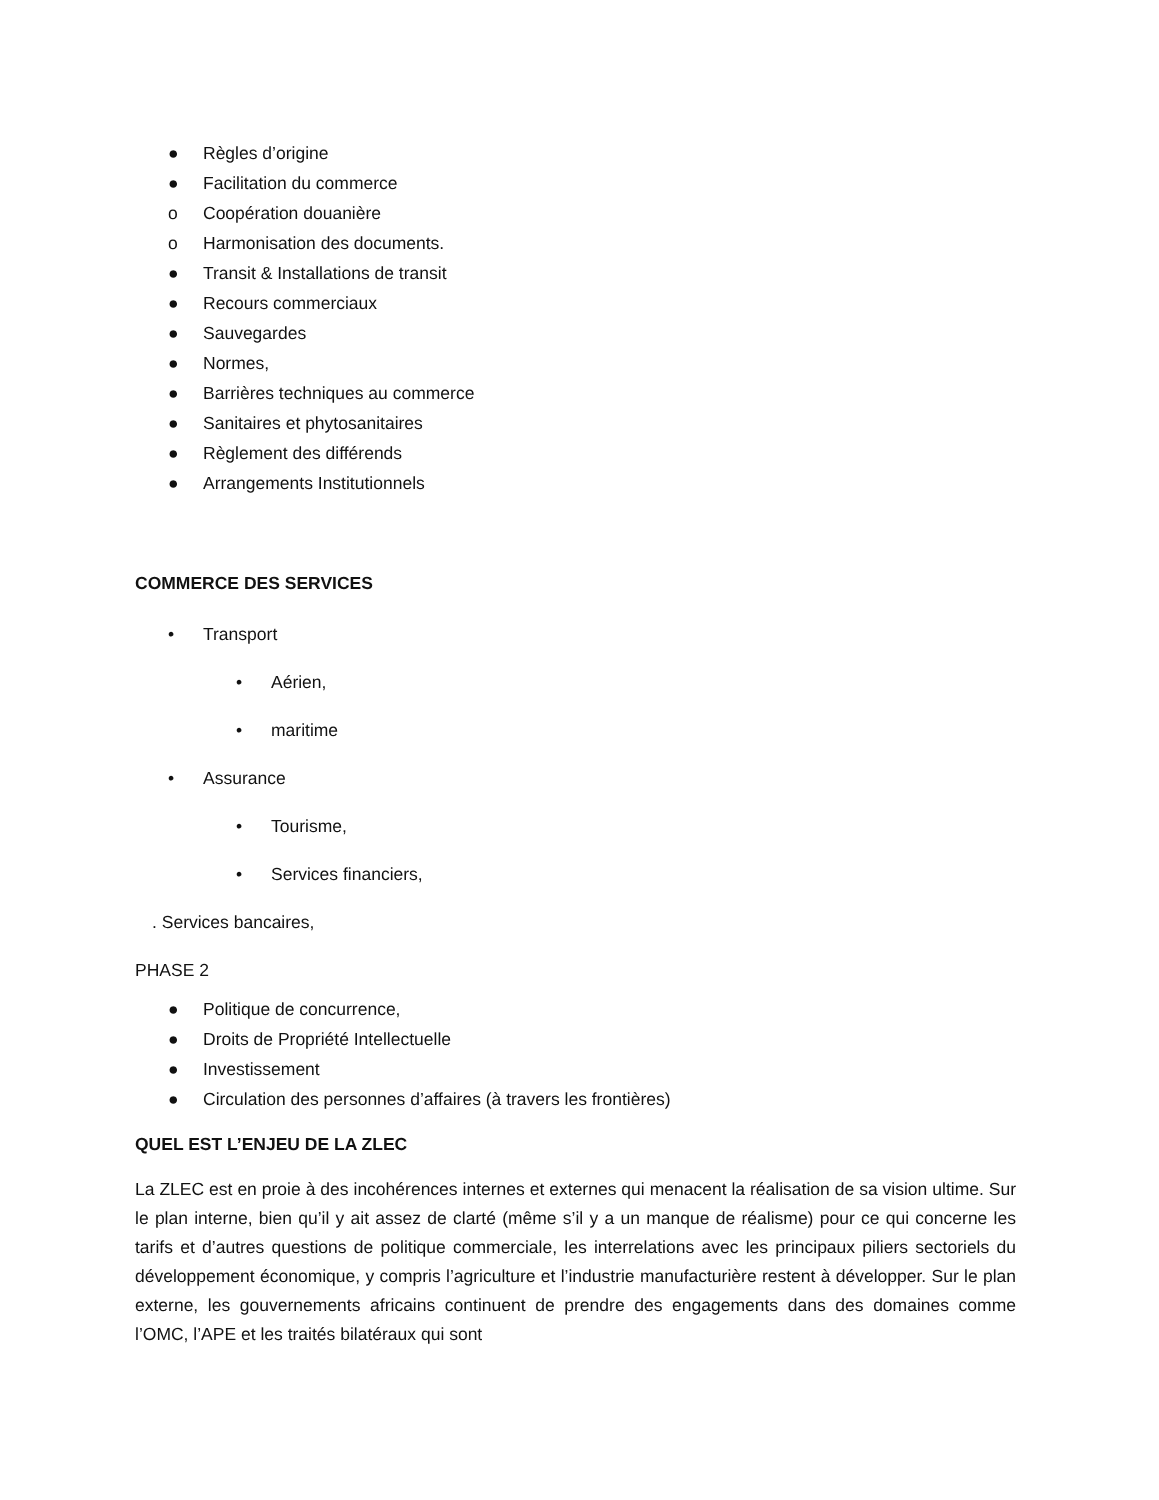● Règles d’origine
● Facilitation du commerce
o Coopération douanière
o Harmonisation des documents.
● Transit & Installations de transit
● Recours commerciaux
● Sauvegardes
● Normes,
● Barrières techniques au commerce
● Sanitaires et phytosanitaires
● Règlement des différends
● Arrangements Institutionnels
COMMERCE DES SERVICES
• Transport
• Aérien,
• maritime
• Assurance
• Tourisme,
• Services financiers,
. Services bancaires,
PHASE 2
● Politique de concurrence,
● Droits de Propriété Intellectuelle
● Investissement
● Circulation des personnes d’affaires (à travers les frontières)
QUEL EST L’ENJEU DE LA ZLEC
La ZLEC est en proie à des incohérences internes et externes qui menacent la réalisation de sa vision ultime. Sur le plan interne, bien qu’il y ait assez de clarté (même s’il y a un manque de réalisme) pour ce qui concerne les tarifs et d’autres questions de politique commerciale, les interrelations avec les principaux piliers sectoriels du développement économique, y compris l’agriculture et l’industrie manufacturière restent à développer. Sur le plan externe, les gouvernements africains continuent de prendre des engagements dans des domaines comme l’OMC, l’APE et les traités bilatéraux qui sont